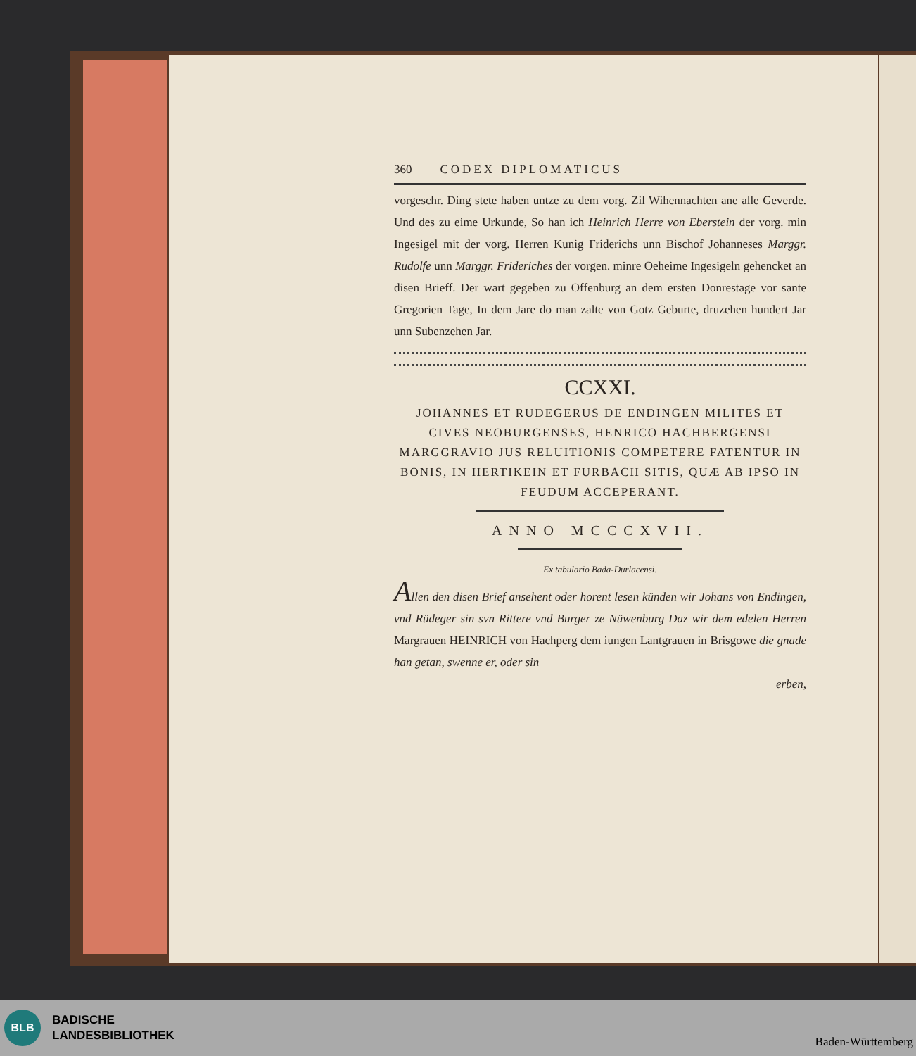360 CODEX DIPLOMATICUS
vorgeschr. Ding stete haben untze zu dem vorg. Zil Wihennachten ane alle Geverde. Und des zu eime Urkunde, So han ich Heinrich Herre von Eberstein der vorg. min Ingesigel mit der vorg. Herren Kunig Friderichs unn Bischof Johanneses Marggr. Rudolfe unn Marggr. Frideriches der vorgen. minre Oeheime Ingesigeln gehencket an disen Brieff. Der wart gegeben zu Offenburg an dem ersten Donrestage vor sante Gregorien Tage, In dem Jare do man zalte von Gotz Geburte, druzehen hundert Jar unn Subenzehen Jar.
CCXXI.
JOHANNES ET RUDEGERUS DE ENDINGEN MILITES ET CIVES NEOBURGENSES, HENRICO HACHBERGENSI MARGGRAVIO JUS RELUITIONIS COMPETERE FATENTUR IN BONIS, IN HERTIKEIN ET FURBACH SITIS, QUÆ AB IPSO IN FEUDUM ACCEPERANT.
ANNO MCCCXVII.
Ex tabulario Bada-Durlacensi.
Allen den disen Brief ansehent oder horent lesen künden wir Johans von Endingen, vnd Rüdeger sin svn Rittere vnd Burger ze Nüwenburg Daz wir dem edelen Herren Margrauen HEINRICH von Hachperg dem iungen Lantgrauen in Brisgowe die gnade han getan, swenne er, oder sin
erben,
BLB
BADISCHE
LANDESBIBLIOTHEK
Baden-Württemberg